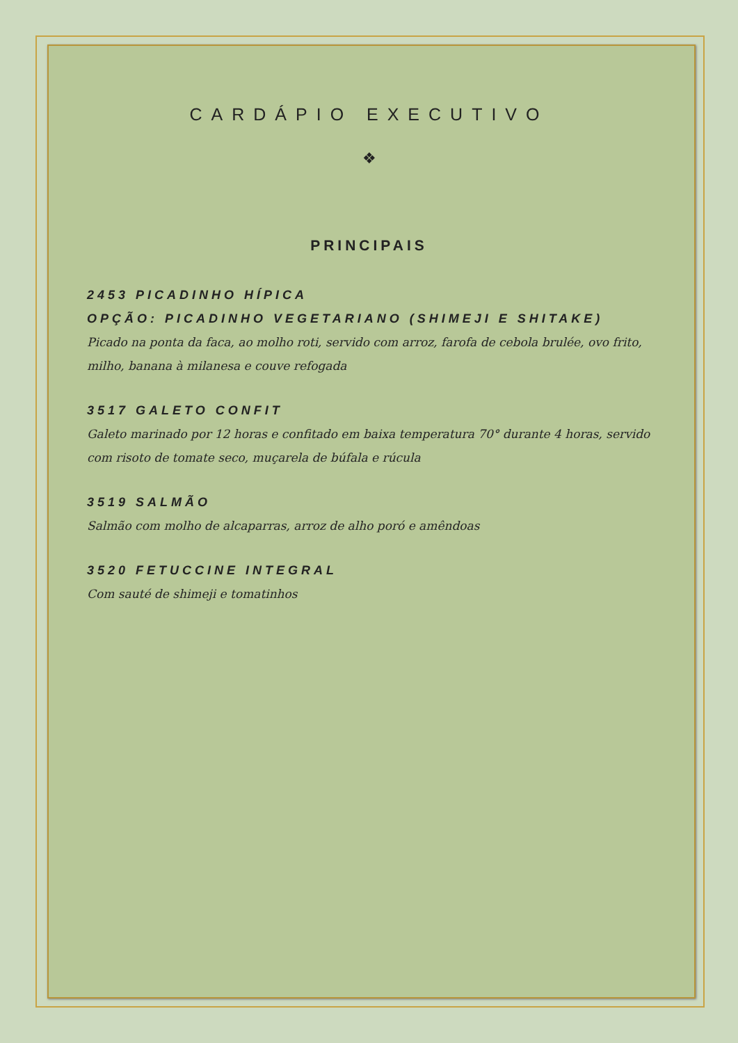CARDÁPIO EXECUTIVO
❖
PRINCIPAIS
2453 PICADINHO HÍPICA
OPÇÃO: PICADINHO VEGETARIANO (SHIMEJI E SHITAKE)
Picado na ponta da faca, ao molho roti, servido com arroz, farofa de cebola brulée, ovo frito, milho, banana à milanesa e couve refogada
3517 GALETO CONFIT
Galeto marinado por 12 horas e confitado em baixa temperatura 70° durante 4 horas, servido com risoto de tomate seco, muçarela de búfala e rúcula
3519 SALMÃO
Salmão com molho de alcaparras, arroz de alho poró e amêndoas
3520 FETUCCINE INTEGRAL
Com sauté de shimeji e tomatinhos